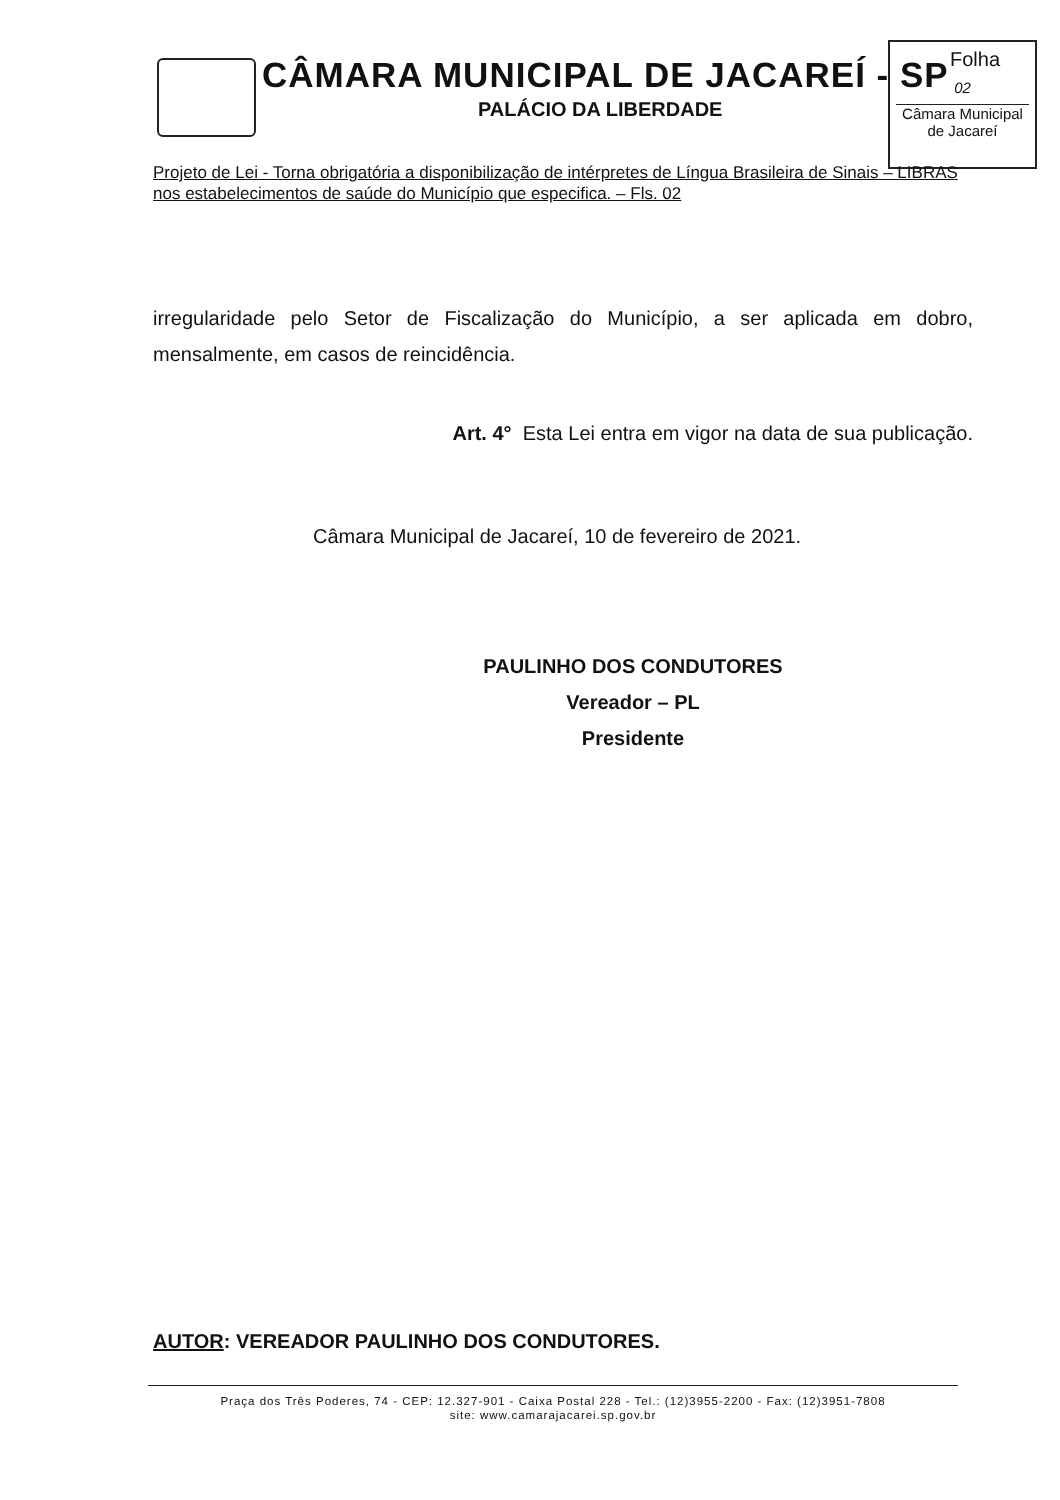CÂMARA MUNICIPAL DE JACAREÍ - SP
PALÁCIO DA LIBERDADE
Folha
02
Câmara Municipal
de Jacareí
Projeto de Lei - Torna obrigatória a disponibilização de intérpretes de Língua Brasileira de Sinais – LIBRAS nos estabelecimentos de saúde do Município que especifica. – Fls. 02
irregularidade pelo Setor de Fiscalização do Município, a ser aplicada em dobro, mensalmente, em casos de reincidência.
Art. 4° Esta Lei entra em vigor na data de sua publicação.
Câmara Municipal de Jacareí, 10 de fevereiro de 2021.
PAULINHO DOS CONDUTORES
Vereador – PL
Presidente
AUTOR: VEREADOR PAULINHO DOS CONDUTORES.
Praça dos Três Poderes, 74 - CEP: 12.327-901 - Caixa Postal 228 - Tel.: (12)3955-2200 - Fax: (12)3951-7808
site: www.camarajacarei.sp.gov.br